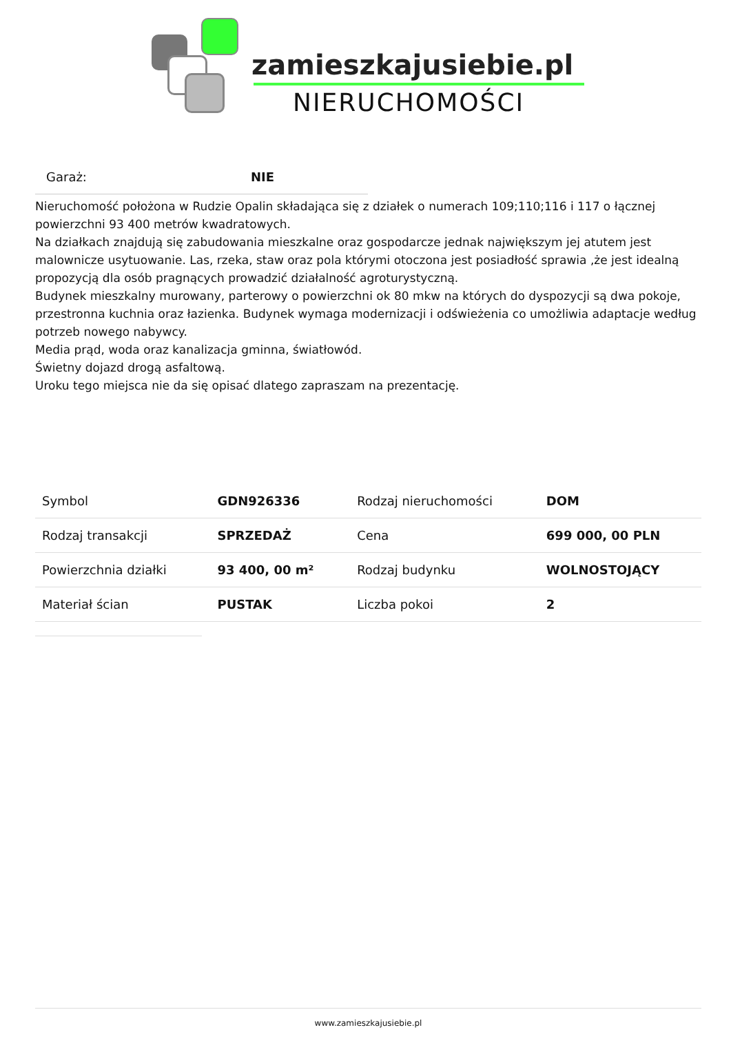zamieszkajusiebie.pl
NIERUCHOMOŚCI
Garaż: NIE
Nieruchomość położona w Rudzie Opalin składająca się z działek o numerach 109;110;116 i 117 o łącznej powierzchni 93 400 metrów kwadratowych.
Na działkach znajdują się zabudowania mieszkalne oraz gospodarcze jednak największym jej atutem jest malownicze usytuowanie. Las, rzeka, staw oraz pola którymi otoczona jest posiadłość sprawia ,że jest idealną propozycją dla osób pragnących prowadzić działalność agroturystyczną.
Budynek mieszkalny murowany, parterowy o powierzchni ok 80 mkw na których do dyspozycji są dwa pokoje, przestronna kuchnia oraz łazienka. Budynek wymaga modernizacji i odświeżenia co umożliwia adaptacje według potrzeb nowego nabywcy.
Media prąd, woda oraz kanalizacja gminna, światłowód.
Świetny dojazd drogą asfaltową.
Uroku tego miejsca nie da się opisać dlatego zapraszam na prezentację.
| Symbol | GDN926336 | Rodzaj nieruchomości | DOM |
| Rodzaj transakcji | SPRZEDAŻ | Cena | 699 000, 00 PLN |
| Powierzchnia działki | 93 400, 00 m² | Rodzaj budynku | WOLNOSTOJĄCY |
| Materiał ścian | PUSTAK | Liczba pokoi | 2 |
www.zamieszkajusiebie.pl